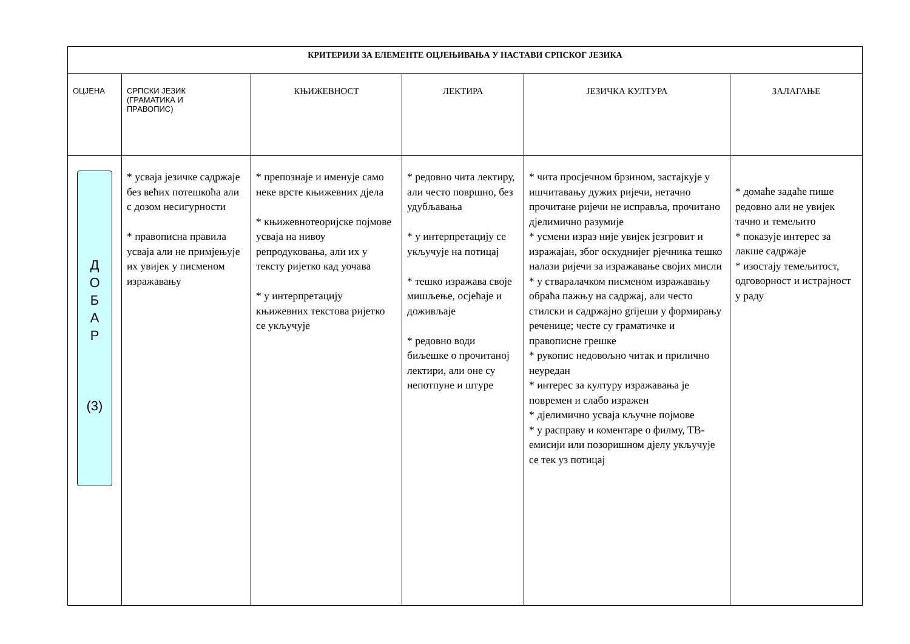| КРИТЕРИЈИ ЗА ЕЛЕМЕНТЕ ОЦЈЕЊИВАЊА У НАСТАВИ СРПСКОГ ЈЕЗИКА | | | | | |
| --- | --- | --- | --- | --- | --- |
| ОЦЈЕНА | СРПСКИ ЈЕЗИК (ГРАМАТИКА И ПРАВОПИС) | КЊИЖЕВНОСТ | ЛЕКТИРА | ЈЕЗИЧКА КУЛТУРА | ЗАЛАГАЊЕ |
| Д О Б А Р (3) | * усваја језичке садржаје без већих потешкоћа али с дозом несигурности * правописна правила усваја али не примјењује их увијек у писменом изражавању | * препознаје и именује само неке врсте књижевних дјела * књижевнотеоријске појмове усваја на нивоу репродуковања, али их у тексту ријетко кад уочава * у интерпретацију књижевних текстова ријетко се укључује | * редовно чита лектиру, али често површно, без удубљавања * у интерпретацију се укључује на потицај * тешко изражава своје мишљење, осјећаје и доживљаје * редовно води биљешке о прочитаној лектири, али оне су непотпуне и штуре | * чита просјечном брзином, застајкује у ишчитавању дужих ријечи, нетачно прочитане ријечи не исправља, прочитано дјелимично разумије * усмени израз није увијек језгровит и изражајан, због оскуднијег рјечника тешко налази ријечи за изражавање својих мисли * у стваралачком писменом изражавању обраћа пажњу на садржај, али често стилски и садржајно griјеши у формирању реченице; честе су граматичке и правописне грешке * рукопис недовољно читак и прилично неуредан * интерес за културу изражавања је повремен и слабо изражен * дјелимично усваја кључне појмове * у расправу и коментаре о филму, ТВ- емисији или позоришном дјелу укључује се тек уз потицај | * домаће задаће пише редовно али не увијек тачно и темељито * показује интерес за лакше садржаје * изостају темељитост, одговорност и истрајност у раду |